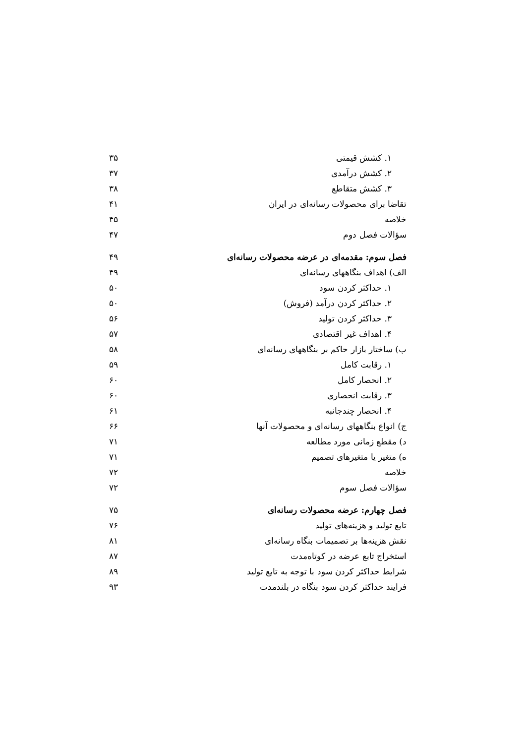| ۱. کشش قیمتی | ۳۵ |
| ۲. کشش درآمدی | ۳۷ |
| ۳. کشش متقاطع | ۳۸ |
| تقاضا برای محصولات رسانه‌ای در ایران | ۴۱ |
| خلاصه | ۴۵ |
| سؤالات فصل دوم | ۴۷ |
| فصل سوم: مقدمه‌ای در عرضه محصولات رسانه‌ای | ۴۹ |
| الف) اهداف بنگاههای رسانه‌ای | ۴۹ |
| ۱. حداکثر کردن سود | ۵۰ |
| ۲. حداکثر کردن درآمد (فروش) | ۵۰ |
| ۳. حداکثر کردن تولید | ۵۶ |
| ۴. اهداف غیر اقتصادی | ۵۷ |
| ب) ساختار بازار حاکم بر بنگاههای رسانه‌ای | ۵۸ |
| ۱. رقابت کامل | ۵۹ |
| ۲. انحصار کامل | ۶۰ |
| ۳. رقابت انحصاری | ۶۰ |
| ۴. انحصار چندجانبه | ۶۱ |
| ج) انواع بنگاههای رسانه‌ای و محصولات آنها | ۶۶ |
| د) مقطع زمانی مورد مطالعه | ۷۱ |
| ه) متغیر یا متغیرهای تصمیم | ۷۱ |
| خلاصه | ۷۲ |
| سؤالات فصل سوم | ۷۲ |
| فصل چهارم: عرضه محصولات رسانه‌ای | ۷۵ |
| تابع تولید و هزینه‌های تولید | ۷۶ |
| نقش هزینه‌ها بر تصمیمات بنگاه رسانه‌ای | ۸۱ |
| استخراج تابع عرضه در کوتاه‌مدت | ۸۷ |
| شرایط حداکثر کردن سود با توجه به تابع تولید | ۸۹ |
| فرایند حداکثر کردن سود بنگاه در بلندمدت | ۹۳ |